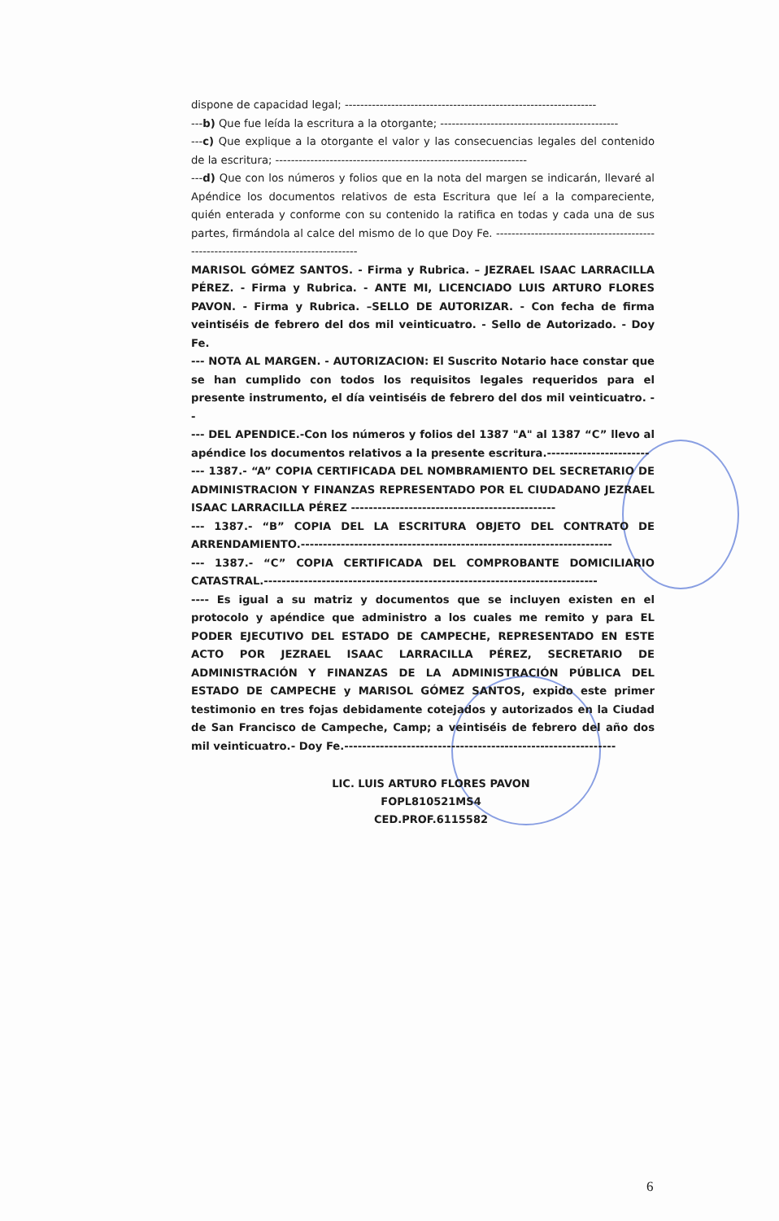dispone de capacidad legal; -----------------------------------------------------------------
---b) Que fue leída la escritura a la otorgante; ----------------------------------------------
---c) Que explique a la otorgante el valor y las consecuencias legales del contenido de la escritura; -----------------------------------------------------------------
---d) Que con los números y folios que en la nota del margen se indicarán, llevaré al Apéndice los documentos relativos de esta Escritura que leí a la compareciente, quién enterada y conforme con su contenido la ratifica en todas y cada una de sus partes, firmándola al calce del mismo de lo que Doy Fe. ------------------------------------------------------------------------------------
MARISOL GÓMEZ SANTOS. - Firma y Rubrica. – JEZRAEL ISAAC LARRACILLA PÉREZ. - Firma y Rubrica. - ANTE MI, LICENCIADO LUIS ARTURO FLORES PAVON. - Firma y Rubrica. –SELLO DE AUTORIZAR. - Con fecha de firma veintiséis de febrero del dos mil veinticuatro. - Sello de Autorizado. - Doy Fe.
--- NOTA AL MARGEN. - AUTORIZACION: El Suscrito Notario hace constar que se han cumplido con todos los requisitos legales requeridos para el presente instrumento, el día veintiséis de febrero del dos mil veinticuatro. --
--- DEL APENDICE.-Con los números y folios del 1387 "A" al 1387 “C” llevo al apéndice los documentos relativos a la presente escritura.-----------------------
--- 1387.- “A” COPIA CERTIFICADA DEL NOMBRAMIENTO DEL SECRETARIO DE ADMINISTRACION Y FINANZAS REPRESENTADO POR EL CIUDADANO JEZRAEL ISAAC LARRACILLA PÉREZ ----------------------------------------------
--- 1387.- “B” COPIA DEL LA ESCRITURA OBJETO DEL CONTRATO DE ARRENDAMIENTO.----------------------------------------------------------------------
--- 1387.- “C” COPIA CERTIFICADA DEL COMPROBANTE DOMICILIARIO CATASTRAL.---------------------------------------------------------------------------
---- Es igual a su matriz y documentos que se incluyen existen en el protocolo y apéndice que administro a los cuales me remito y para EL PODER EJECUTIVO DEL ESTADO DE CAMPECHE, REPRESENTADO EN ESTE ACTO POR JEZRAEL ISAAC LARRACILLA PÉREZ, SECRETARIO DE ADMINISTRACIÓN Y FINANZAS DE LA ADMINISTRACIÓN PÚBLICA DEL ESTADO DE CAMPECHE y MARISOL GÓMEZ SANTOS, expido este primer testimonio en tres fojas debidamente cotejados y autorizados en la Ciudad de San Francisco de Campeche, Camp; a veintiséis de febrero del año dos mil veinticuatro.- Doy Fe.-------------------------------------------------------------
LIC. LUIS ARTURO FLORES PAVON
FOPL810521MS4
CED.PROF.6115582
6